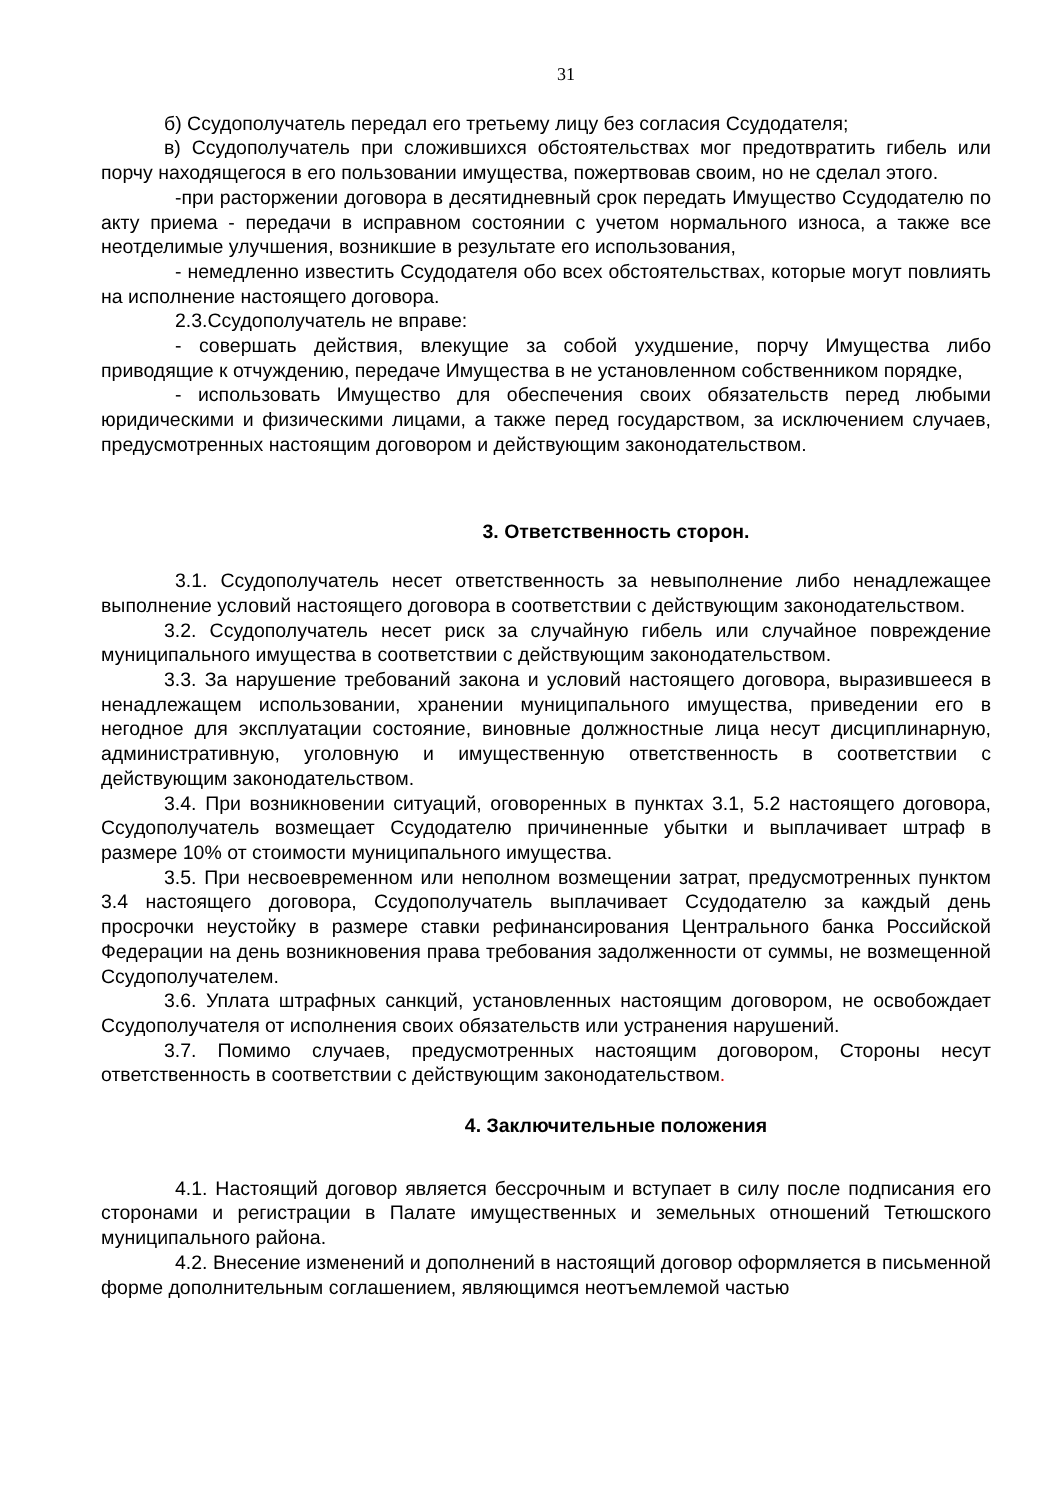31
б) Ссудополучатель передал его третьему лицу без согласия Ссудодателя;
в) Ссудополучатель при сложившихся обстоятельствах мог предотвратить гибель или порчу находящегося в его пользовании имущества, пожертвовав своим, но не сделал этого.
-при расторжении договора в десятидневный срок передать Имущество Ссудодателю по акту приема - передачи в исправном состоянии с учетом нормального износа, а также все неотделимые улучшения, возникшие в результате его использования,
- немедленно известить Ссудодателя обо всех обстоятельствах, которые могут повлиять на исполнение настоящего договора.
2.3.Ссудополучатель не вправе:
- совершать действия, влекущие за собой ухудшение, порчу Имущества либо приводящие к отчуждению, передаче Имущества в не установленном собственником порядке,
- использовать Имущество для обеспечения своих обязательств перед любыми юридическими и физическими лицами, а также перед государством, за исключением случаев, предусмотренных настоящим договором и действующим законодательством.
3. Ответственность сторон.
3.1. Ссудополучатель несет ответственность за невыполнение либо ненадлежащее выполнение условий настоящего договора в соответствии с действующим законодательством.
3.2. Ссудополучатель несет риск за случайную гибель или случайное повреждение муниципального имущества в соответствии с действующим законодательством.
3.3. За нарушение требований закона и условий настоящего договора, выразившееся в ненадлежащем использовании, хранении муниципального имущества, приведении его в негодное для эксплуатации состояние, виновные должностные лица несут дисциплинарную, административную, уголовную и имущественную ответственность в соответствии с действующим законодательством.
3.4. При возникновении ситуаций, оговоренных в пунктах 3.1, 5.2 настоящего договора, Ссудополучатель возмещает Ссудодателю причиненные убытки и выплачивает штраф в размере 10% от стоимости муниципального имущества.
3.5. При несвоевременном или неполном возмещении затрат, предусмотренных пунктом 3.4 настоящего договора, Ссудополучатель выплачивает Ссудодателю за каждый день просрочки неустойку в размере ставки рефинансирования Центрального банка Российской Федерации на день возникновения права требования задолженности от суммы, не возмещенной Ссудополучателем.
3.6. Уплата штрафных санкций, установленных настоящим договором, не освобождает Ссудополучателя от исполнения своих обязательств или устранения нарушений.
3.7. Помимо случаев, предусмотренных настоящим договором, Стороны несут ответственность в соответствии с действующим законодательством.
4. Заключительные положения
4.1. Настоящий договор является бессрочным и вступает в силу после подписания его сторонами и регистрации в Палате имущественных и земельных отношений Тетюшского муниципального района.
4.2. Внесение изменений и дополнений в настоящий договор оформляется в письменной форме дополнительным соглашением, являющимся неотъемлемой частью